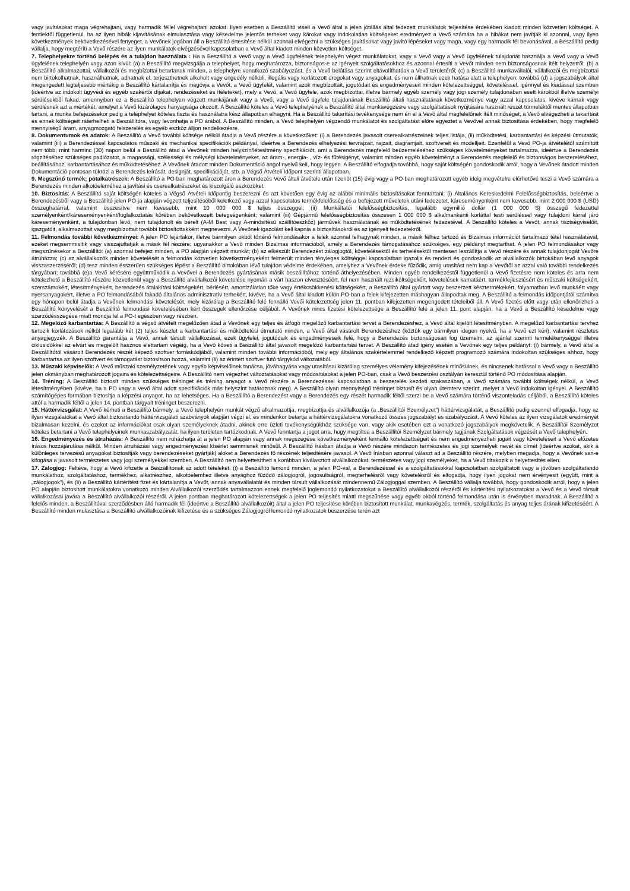vagy javításokat maga végrehajtani, vagy harmadik féllel végrehajtani azokat. Ilyen esetben a Beszállító viseli a Vevő által a jelen jótállás által fedezett munkálatok teljesítése érdekében kiadott minden közvetlen költséget. A fentiektől függetlenül, ha az ilyen hibák kijavításának elmulasztása vagy késedelme jelentős terheket vagy károkat vagy indokolatlan költségeket eredményez a Vevő számára ha a hibákat nem javítják ki azonnal, vagy ilyen következmények bekövetkezésével fenyeget, a Vevőnek jogában áll a Beszállító értesítése nélkül azonnal elvégezni a szükséges javításokat vagy javító lépéseket vagy maga, vagy egy harmadik fél bevonásával, a Beszállító pedig vállalja, hogy megtéríti a Vevő részére az ilyen munkálatok elvégzésével kapcsolatban a Vevő által kiadott minden közvetlen költséget.
7. Telephelyekre történő belépés és a tulajdon használata : Ha a Beszállító a Vevő vagy a Vevő ügyfelének telephelyén végez munkálatokat, vagy a Vevő vagy a Vevő ügyfelének tulajdonát használja a Vevő vagy a Vevő ügyfelének telephelyén vagy azon kívül: (a) a Beszállító megvizsgálja a telephelyet, hogy meghatározza, biztonságos-e az igényelt szolgáltatásokhoz és azonnal értesíti a Vevőt minden nem biztonságosnak ítélt helyzetről; (b) a Beszállító alkalmazottai, vállalkozói és megbízottai betartanak minden, a telephelyre vonatkozó szabályozást, és a Vevő belátása szerint eltávolíthatóak a Vevő területéről; (c) a Beszállító munkavállalói, vállalkozói és megbízottai nem birtokolhatnak, használhatnak, adhatnak el, terjeszthetnek alkoholt vagy engedély nélküli, illegális vagy korlátozott drogokat vagy anyagokat, és nem állhatnak ezek hatása alatt a telephelyen; továbbá (d) a jogszabályok által megengedett legteljesebb mértékig a Beszállító kártalanítja és megóvja a Vevőt, a Vevő ügyfelét, valamint azok megbízottait, jogutódait és engedményeseit minden kötelezettséggel, követeléssel, igénnyel és kiadással szemben (ideértve az indokolt ügyvédi és egyéb szakértői díjakat, rendezéseket és ítéleteket), mely a Vevő, a Vevő ügyfele, azok megbízottai, illetve bármely egyéb személy vagy jogi személy tulajdonában esett károkból illetve személyi sérülésekből fakad, amennyiben ez a Beszállító telephelyen végzett munkájának vagy a Vevő, vagy a Vevő ügyfele tulajdonának Beszállító általi használatának következménye vagy azzal kapcsolatos, kivéve kárnak vagy sérülésnek azt a mértékét, amelyet a Vevő kizárólagos hanyagsága okozott. A Beszállító köteles a Vevő telephelyének a Beszállító által munkavégzésre vagy szolgáltatások nyújtására használt részét törmeléktől mentes állapotban tartani, a munka befejezésekor pedig a telephelyet köteles tiszta és használatra kész állapotban elhagyni. Ha a Beszállító takarítási tevékenysége nem éri el a Vevő által megfelelőnek ítélt minőséget, a Vevő elvégezheti a takarítást és ennek költségeit ráterhelheti a Beszállítóra, vagy levonhatja a PO árából. A Beszállító minden, a Vevő telephelyén végzendő munkálatot és szolgáltatást előre egyeztet a Vevővel annak biztosítása érdekében, hogy megfelelő mennyiségű áram, anyagmozgató felszerelés és egyéb eszköz álljon rendelkezésre.
8. Dokumentumok és adatok: A Beszállító a Vevő további költsége nélkül átadja a Vevő részére a következőket: (i) a Berendezés javasolt cserealkatrészeinek teljes listája, (ii) működtetési, karbantartási és képzési útmutatók, valamint (iii) a Berendezéssel kapcsolatos műszaki és mechanikai specifikációk példányai, ideértve a Berendezés elhelyezési tervrajzait, rajzait, diagramjait, szoftvereit és modelljeit. Ezenfelül a Vevő PO-ja átvételétől számított nem több, mint harminc (30) napon belül a Beszállító átad a Vevőnek minden helyszín/létesítmény specifikációt, ami a Berendezés megfelelő beüzemeléséhez szükséges követelményeket tartalmazza, ideértve a Berendezés rögzítéséhez szükséges padlózatot, a magassági, szélességi és mélységi követelményeket, az áram-, energia- , víz- és fűtésigényt, valamint minden egyéb követelményt a Berendezés megfelelő és biztonságos beszereléséhez, beállításához, karbantartásához és működtetéséhez. A Vevőnek átadott minden Dokumentáció angol nyelvű kell, hogy legyen. A Beszállító elfogadja továbbá, hogy saját költségén gondoskodik arról, hogy a Vevőnek átadott minden Dokumentáció pontosan tükrözi a Berendezés leírását, designját, specifikációját, stb. a Végső Átvételi Időpont szerinti állapotban.
9. Megszűnő termék; pótalkatrészek: A Beszállító a PO-ban meghatározott áron a Berendezés Vevő általi átvétele után tizenöt (15) évig vagy a PO-ban meghatározott egyéb ideig megvételre elérhetővé teszi a Vevő számára a Berendezés minden alkotóeleméhez a javítási és cserealkatrészeket és kiszolgáló eszközöket.
10. Biztosítás: A Beszállító saját költségén köteles a Végső Átvételi Időpontig beszerezni és azt követően egy évig az alábbi minimális biztosításokat fenntartani: (i) Általános Kereskedelmi Felelősségbiztosítás, beleértve a Berendezésből vagy a Beszállító jelen PO-ja alapján végzett teljesítéséből keletkező vagy azzal kapcsolatos termékfelelősség és a befejezett műveletek utáni fedezetet, káreseményenként nem kevesebb, mint 2 000 000 $ (USD) összeghatárral, valamint összesítve nem kevesebb, mint 10 000 000 $ teljes összeggel; (ii) Munkáltatói felelősségbiztosítás, legalább egymillió dollár (1 000 000 $) összegű fedezettel személyenként/káreseményenként/foglalkoztatás körében bekövetkezett betegségenként; valamint (iii) Gépjármű felelősségbiztosítás összesen 1 000 000 $ alkalmankénti korláttal testi sérüléssel vagy tulajdoni kárral járó káreseményenként, a tulajdonban lévő, nem tulajdonolt és bérelt (A-M Best vagy A-minősítésű szállítóeszköz) járművek használatának és működtetésének fedezetével. A Beszállító köteles a Vevőt, annak tisztségviselőit, igazgatóit, alkalmazottait vagy megbízottait további biztosítottakként megnevezni. A Vevőnek igazolást kell kapnia a biztosításokról és az igényelt fedezetekről.
11. Felmondás további következményei: A jelen PO lejártakor, illetve bármilyen okból történő felmondásakor a felek azonnal felhagynak minden, a másik félhez tartozó és Bizalmas információt tartalmazó tétel használatával, ezeket megsemmisítik vagy visszajuttatják a másik fél részére; ugyanakkor a Vevő minden Bizalmas információból, amely a Berendezés támogatásához szükséges, egy példányt megtarthat. A jelen PO felmondásakor vagy megszűnésekor a Beszállító: (a) azonnal befejez minden, a PO alapján végzett munkát; (b) az elkészült Berendezést zálogjogtól, követelésektől és terhelésektől mentesen leszállítja a Vevő részére és annak tulajdonjogát Vevőre átruházza; (c) az alvállalkozók minden követelését a felmondás közvetlen következményeként felmerült minden tényleges költséggel kapcsolatban igazolja és rendezi és gondoskodik az alvállalkozók birtokában levő anyagok visszaszerzéséről; (d) tesz minden ésszerűen szükséges lépést a Beszállító birtokában lévő tulajdon védelme érdekében, amelyhez a Vevőnek érdeke fűződik, amíg utasítást nem kap a Vevőtől az azzal való további rendelkezés tárgyában; továbbá (e)a Vevő kérésére együttműködik a Vevővel a Berendezés gyártásának másik beszállítóhoz történő áthelyezésében. Minden egyéb rendelkezéstől függetlenül a Vevő fizetésre nem köteles és arra nem kötelezhető a Beszállító részére közvetlenül vagy a Beszállító alvállalkozói követelése nyomán a várt haszon elvesztéséért, fel nem használt rezsiköltségekért, követelések kamatáért, termékfejlesztésért és műszaki költségekért, szerszámokért, létesítményekért, berendezés átalakítási költségekért, bérlésért, amortizálatlan tőke vagy értékcsökkenési költségekért, a Beszállító által gyártott vagy beszerzett késztermékekért, folyamatban levő munkáért vagy nyersanyagokért, illetve a PO felmondásából fakadó általános adminisztratív terhekért, kivéve, ha a Vevő által kiadott külön PO-ban a felek kifejezetten máshogyan állapodtak meg. A Beszállító a felmondás időpontjától számítva egy hónapon belül átadja a Vevőnek felmondási követelését, mely kizárólag a Beszállító felé fennálló Vevői kötelezettség jelen 11. pontban kifejezetten megengedett tételeiből áll. A Vevő fizetés előtt vagy után ellenőrizheti a Beszállító könyvelését a Beszállító felmondási követelésében kért összegek ellenőrzése céljából. A Vevőnek nincs fizetési kötelezettsége a Beszállító felé a jelen 11. pont alapján, ha a Vevő a Beszállító késedelme vagy szerződésszegése miatt mondja fel a PO-t egészben vagy részben.
12. Megelőző karbantartás: A Beszállító a végső átvételt megelőzően átad a Vevőnek egy teljes és átfogó megelőző karbantartási tervet a Berendezéshez, a Vevő által kijelölt létesítményben. A megelőző karbantartási tervhez tartozik korlátozások nélkül legalább két (2) teljes készlet a karbantartási és működtetési útmutató minden, a Vevő által vásárolt Berendezéshez (köztük egy bármilyen idegen nyelvű, ha a Vevő ezt kéri), valamint részletes anyagjegyzék. A Beszállító garantálja a Vevő, annak társult vállalkozásai, ezek ügyfelei, jogutódaik és engedményeseik felé, hogy a Berendezés biztonságosan fog üzemelni, az ajánlat szerinti termelékenységgel illetve ciklusidőkkel az elvárt és megjelölt hasznos élettartam végéig, ha a Vevő követi a Beszállító által javasolt megelőző karbantartási tervet. A Beszállító átad igény esetén a Vevőnek egy teljes példányt: (i) bármely, a Vevő által a Beszállítótól vásárolt Berendezés részét képező szoftver forráskódjából, valamint minden további információból, mely egy általános szakértelemmel rendelkező képzett programozó számára indokoltan szükséges ahhoz, hogy karbantartsa az ilyen szoftvert és támogatást biztosítson hozzá, valamint (ii) az érintett szoftver futó tárgykód változatából.
13. Műszaki képviselők: A Vevő műszaki személyzetének vagy egyéb képviselőinek tanácsa, jóváhagyása vagy utasításai kizárólag személyes vélemény kifejezésének minősülnek, és nincsenek hatással a Vevő vagy a Beszállító jelen okmányban meghatározott jogaira és kötelezettségeire. A Beszállító nem végezhet változtatásokat vagy módosításokat a jelen PO-ban, csak a Vevő beszerzési osztályán keresztül történő PO módosítása alapján.
14. Tréning: A Beszállító biztosít minden szükséges tréninget és tréning anyagot a Vevő részére a Berendezéssel kapcsolatban a beszerelés kezdeti szakaszában, a Vevő számára további költségek nélkül, a Vevő létesítményében (kivéve, ha a PO vagy a Vevő által adott specifikációk más helyszínt határoznak meg). A Beszállító olyan mennyiségű tréninget biztosít és olyan ütemterv szerint, melyet a Vevő indokoltan igényel. A Beszállító számítógépes formában biztosítja a képzési anyagot, ha az lehetséges. Ha a Beszállító a Berendezést vagy a Berendezés egy részét harmadik féltől szerzi be a Vevő számára történő viszonteladás céljából, a Beszállító köteles attól a harmadik féltől a jelen 14. pontban tárgyalt tréninget beszerezni.
15. Háttérvizsgálat: A Vevő kérheti a Beszállító bármely, a Vevő telephelyén munkát végző alkalmazottja, megbízottja és alvállalkozója (a „Beszállítói Személyzet”) háttérvizsgálatát, a Beszállító pedig ezennel elfogadja, hogy az ilyen vizsgálatokat a Vevő által biztosítandó háttérvizsgálati szabványok alapján végzi el, és mindenkor betartja a háttérvizsgálatokra vonatkozó összes jogszabályt és szabályozást. A Vevő köteles az ilyen vizsgálatok eredményét bizalmasan kezelni, és ezeket az információkat csak olyan személyeknek átadni, akinek erre üzleti tevékenységükhöz szüksége van, vagy akik esetében ezt a vonatkozó jogszabályok megkövetelik. A Beszállítói Személyzet köteles betartani a Vevő telephelyeinek munkaszabályzatát, ha ilyen területen tartózkodnak. A Vevő fenntartja a jogot arra, hogy megtiltsa a Beszállítói Személyzet bármely tagjának Szolgáltatások végzését a Vevő telephelyén.
16. Engedményezés és átruházás: A Beszállító nem ruházhatja át a jelen PO alapján vagy annak megszegése következményeként fennálló kötelezettségeit és nem engedményezheti jogait vagy követeléseit a Vevő előzetes írásos hozzájárulása nélkül. Minden átruházási vagy engedményezési kísérlet semmisnek minősül. A Beszállító írásban átadja a Vevő részére mindazon természetes és jogi személyek nevét és címét (ideértve azokat, akik a különleges tervezésű anyagokat biztosítják vagy berendezéseket gyártják) akiket a Berendezés fő részének teljesítésére javasol. A Vevő írásban azonnal választ ad a Beszállító részére, melyben megadja, hogy a Vevőnek van-e kifogása a javasolt természetes vagy jogi személyekkel szemben. A Beszállító nem helyettesítheti a korábban kiválasztott alvállalkozókat, természetes vagy jogi személyeket, ha a Vevő tiltakozik a helyettesítés ellen.
17. Zálogjog: Feltéve, hogy a Vevő kifizette a Beszállítónak az adott tételeket, (i) a Beszállító lemond minden, a jelen PO-val, a Berendezéssel és a szolgáltatásokkal kapcsolatban szolgáltatott vagy a jövőben szolgáltatandó munkálathoz, szolgáltatáshoz, termékhez, alkatrészhez, alkotóelemhez illetve anyaghoz fűződő zálogjogról, jogosultságról, megterhelésről vagy követelésről és elfogadja, hogy ilyen jogokat nem érvényesít (együtt, mint a „zálogjogok”), és (ii) a Beszállító kártérítést fizet és kártalanítja a Vevőt, annak anyavállalatát és minden társult vállalkozását mindennemű Zálogjoggal szemben. A Beszállító vállalja továbbá, hogy gondoskodik arról, hogy a jelen PO alapján biztosított munkálatokra vonatkozó minden Alvállalkozói szerződés tartalmazzon ennek megfelelő joglemondó nyilatkozatokat a Beszállító alvállalkozói részéről és kártérítési nyilatkozatokat a Vevő és a Vevő társult vállalkozásai javára a Beszállító alvállalkozói részéről. A jelen pontban meghatározott kötelezettségek a jelen PO teljesítés miatti megszűnése vagy egyéb okból történő felmondása után is érvényben maradnak. A Beszállító a felelős minden, a Beszállítóval szerződésben álló harmadik fél (ideértve a Beszállító alvállalkozóit) által a jelen PO teljesítése körében biztosított munkálat, munkavégzés, termék, szolgáltatás és anyag teljes árának kifizetéséért. A Beszállító minden mulasztása a Beszállító alvállalkozóinak kifizetése és a szükséges Zálogjogról lemondó nyilatkozatok beszerzése terén azt